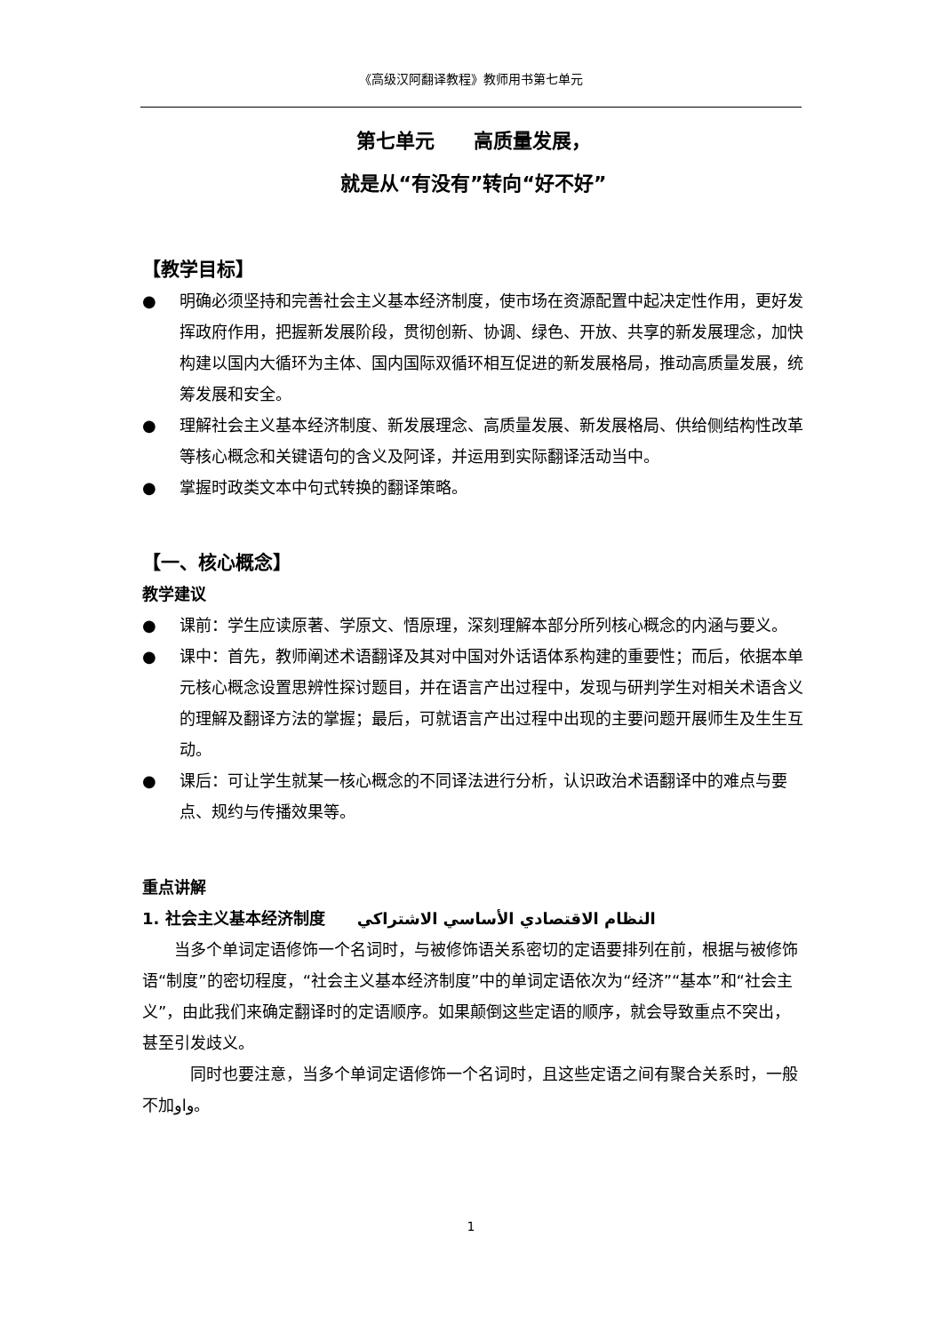《高级汉阿翻译教程》教师用书第七单元
第七单元　　高质量发展，
就是从“有没有”转向“好不好”
【教学目标】
● 明确必须坚持和完善社会主义基本经济制度，使市场在资源配置中起决定性作用，更好发挥政府作用，把握新发展阶段，贯彻创新、协调、绿色、开放、共享的新发展理念，加快构建以国内大循环为主体、国内国际双循环相互促进的新发展格局，推动高质量发展，统筹发展和安全。
● 理解社会主义基本经济制度、新发展理念、高质量发展、新发展格局、供给侧结构性改革等核心概念和关键语句的含义及阿译，并运用到实际翻译活动当中。
● 掌握时政类文本中句式转换的翻译策略。
【一、核心概念】
教学建议
● 课前：学生应读原著、学原文、悟原理，深刻理解本部分所列核心概念的内涵与要义。
● 课中：首先，教师阐述术语翻译及其对中国对外话语体系构建的重要性；而后，依据本单元核心概念设置思辨性探讨题目，并在语言产出过程中，发现与研判学生对相关术语含义的理解及翻译方法的掌握；最后，可就语言产出过程中出现的主要问题开展师生及生生互动。
● 课后：可让学生就某一核心概念的不同译法进行分析，认识政治术语翻译中的难点与要点、规约与传播效果等。
重点讲解
1. 社会主义基本经济制度　　النظام الاقتصادي الأساسي الاشتراكي
当多个单词定语修饰一个名词时，与被修饰语关系密切的定语要排列在前，根据与被修饰语“制度”的密切程度，“社会主义基本经济制度”中的单词定语依次为“经济”“基本”和“社会主义”，由此我们来确定翻译时的定语顺序。如果颠倒这些定语的顺序，就会导致重点不突出，甚至引发歧义。
同时也要注意，当多个单词定语修饰一个名词时，且这些定语之间有聚合关系时，一般不加واو。
1